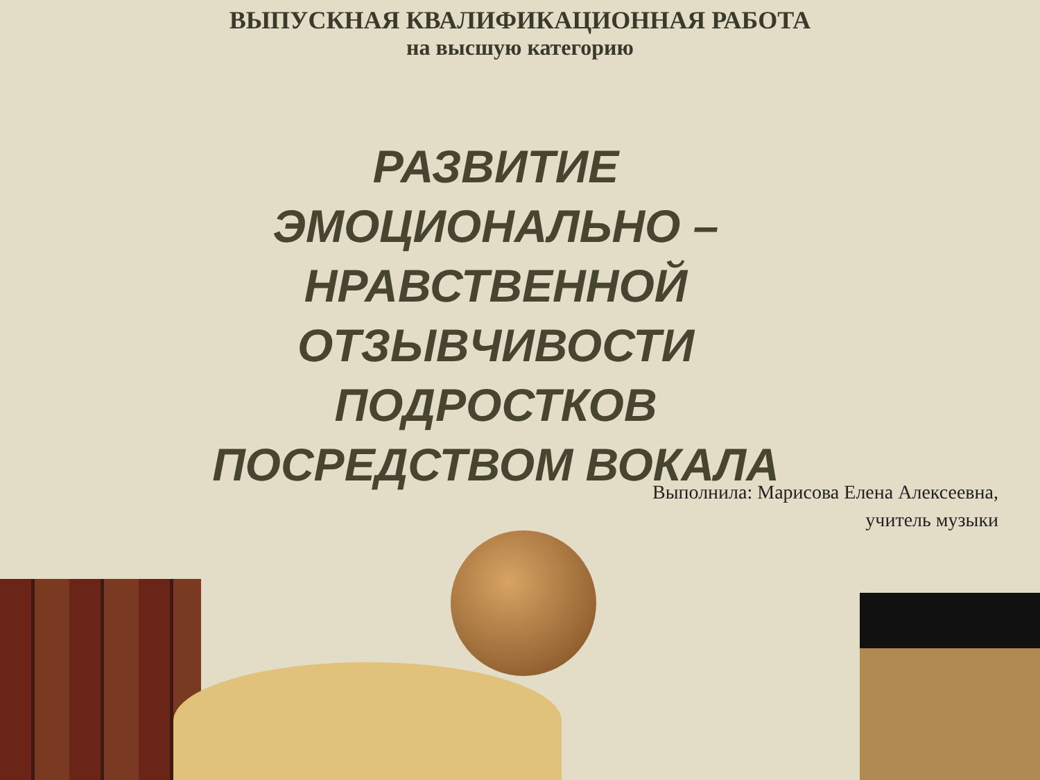ВЫПУСКНАЯ КВАЛИФИКАЦИОННАЯ РАБОТА
на высшую категорию
РАЗВИТИЕ
ЭМОЦИОНАЛЬНО –
НРАВСТВЕННОЙ
ОТЗЫВЧИВОСТИ
ПОДРОСТКОВ
ПОСРЕДСТВОМ ВОКАЛА
Выполнила: Марисова Елена Алексеевна,
учитель музыки